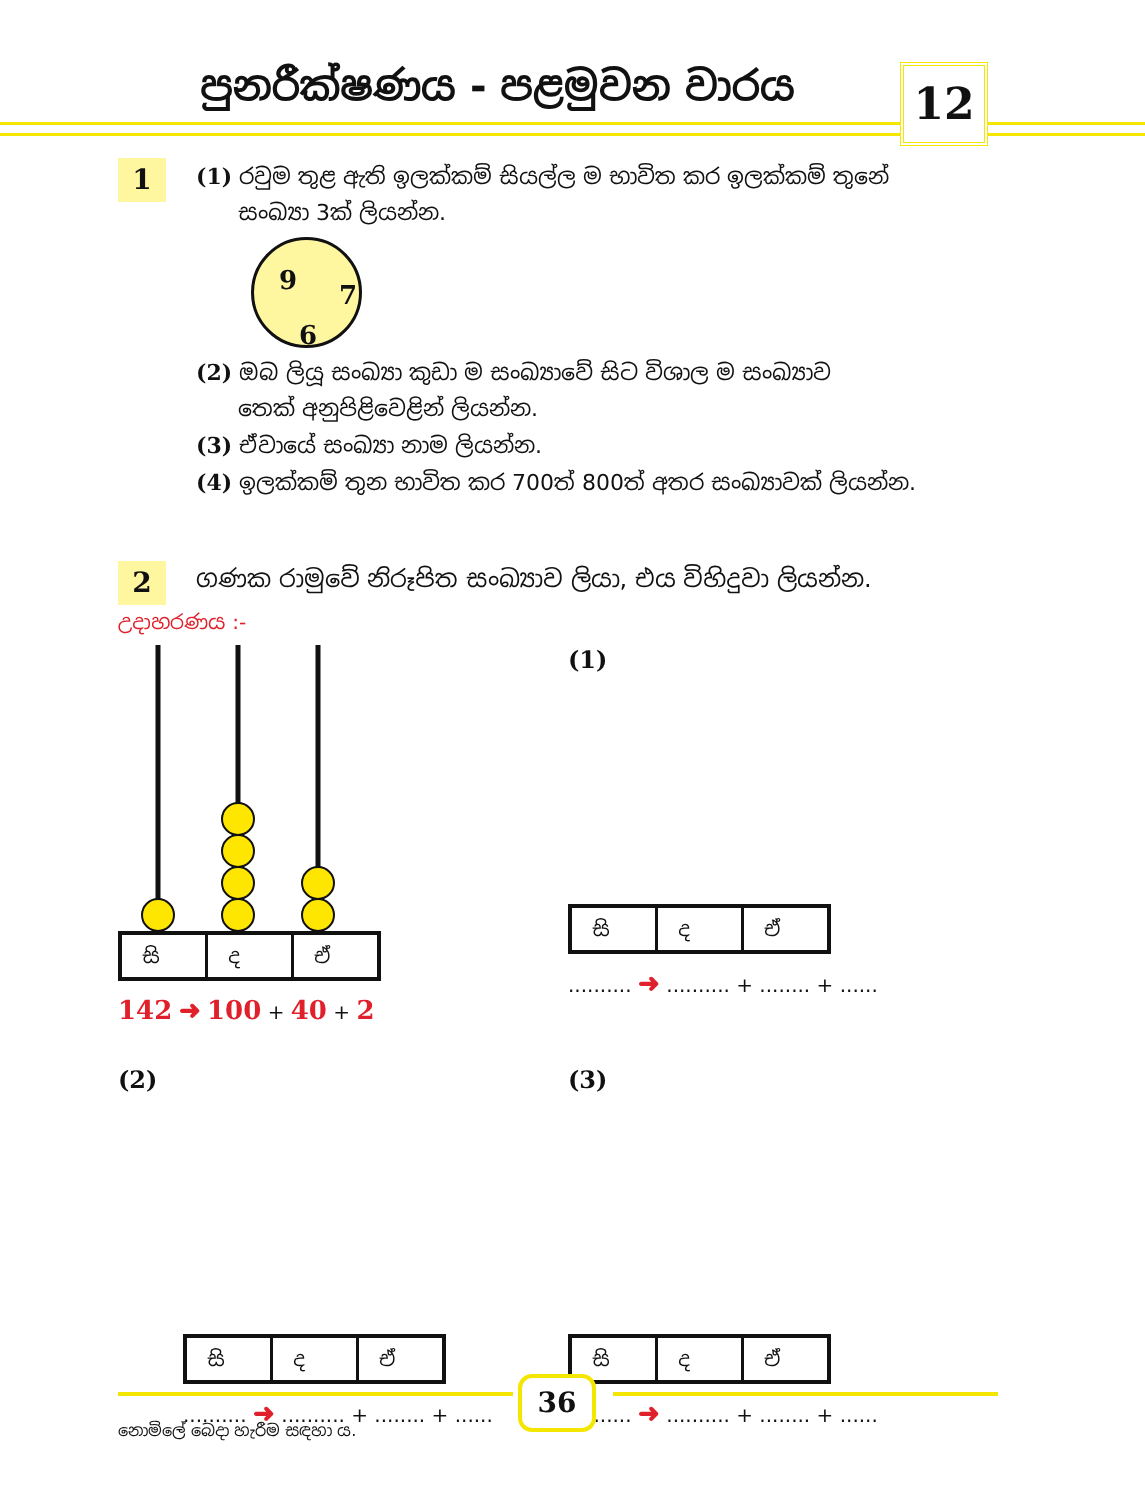පුනරීක්ෂණය - පළමුවන වාරය 12
1
(1) රවුම තුළ ඇති ඉලක්කම් සියල්ල ම භාවිත කර ඉලක්කම් තුනේ
සංඛ්‍යා 3ක් ලියන්න.
9 7
6
(2) ඔබ ලියූ සංඛ්‍යා කුඩා ම සංඛ්‍යාවේ සිට විශාල ම සංඛ්‍යාව
තෙක් අනුපිළිවෙළින් ලියන්න.
(3) ඒවායේ සංඛ්‍යා නාම ලියන්න.
(4) ඉලක්කම් තුන භාවිත කර 700ත් 800ත් අතර සංඛ්‍යාවක් ලියන්න.
2
ගණක රාමුවේ නිරූපිත සංඛ්‍යාව ලියා, එය විහිදුවා ලියන්න.
උදාහරණය :-
සි ද ඒ
142 ➜ 100 + 40 + 2
(1)
සි ද ඒ
.......... ➜ .......... + ........ + ......
(2)
සි ද ඒ
.......... ➜ .......... + ........ + ......
(3)
සි ද ඒ
.......... ➜ .......... + ........ + ......
36
නොමිලේ බෙදා හැරීම සඳහා ය.